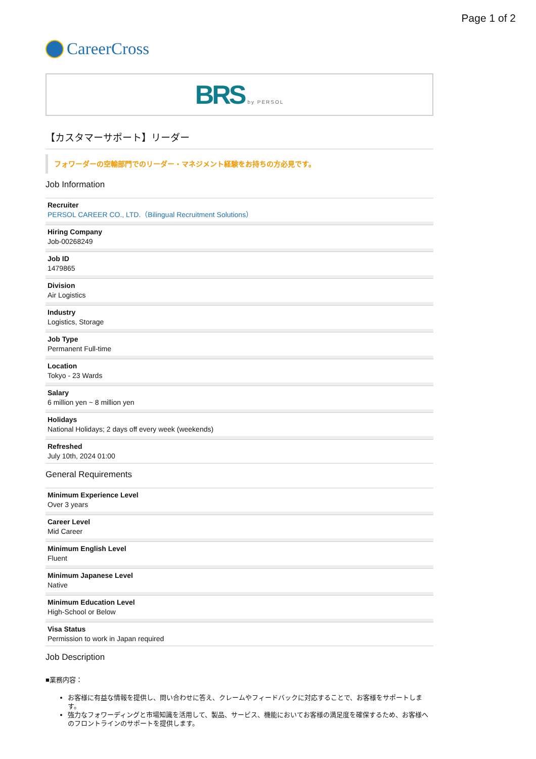Page 1 of 2
CareerCross
BRS by PERSOL
【カスタマーサポート】リーダー
フォワーダーの空輸部門でのリーダー・マネジメント経験をお持ちの方必見です。
Job Information
Recruiter
PERSOL CAREER CO., LTD.（Bilingual Recruitment Solutions）
Hiring Company
Job-00268249
Job ID
1479865
Division
Air Logistics
Industry
Logistics, Storage
Job Type
Permanent Full-time
Location
Tokyo - 23 Wards
Salary
6 million yen ~ 8 million yen
Holidays
National Holidays; 2 days off every week (weekends)
Refreshed
July 10th, 2024 01:00
General Requirements
Minimum Experience Level
Over 3 years
Career Level
Mid Career
Minimum English Level
Fluent
Minimum Japanese Level
Native
Minimum Education Level
High-School or Below
Visa Status
Permission to work in Japan required
Job Description
■業務内容：
お客様に有益な情報を提供し、問い合わせに答え、クレームやフィードバックに対応することで、お客様をサポートします。
強力なフォワーディングと市場知識を活用して、製品、サービス、機能においてお客様の満足度を確保するため、お客様へのフロントラインのサポートを提供します。